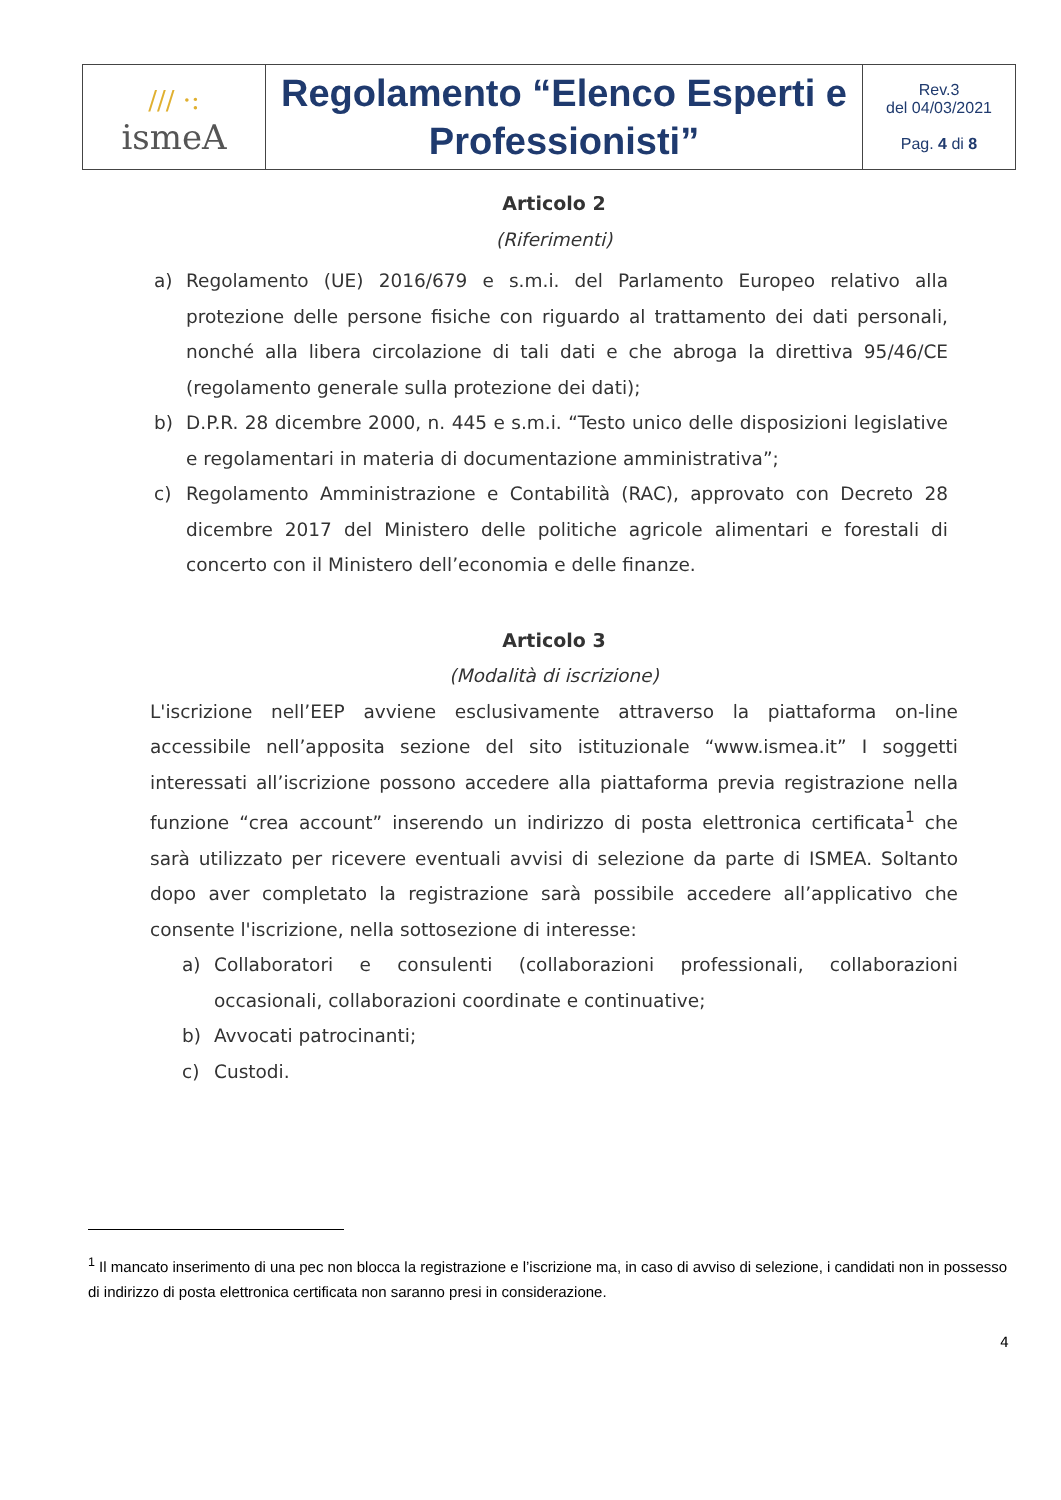| /// ·: ismeA | Regolamento “Elenco Esperti e Professionisti” | Rev.3 del 04/03/2021 Pag. 4 di 8 |
Articolo 2
(Riferimenti)
a) Regolamento (UE) 2016/679 e s.m.i. del Parlamento Europeo relativo alla protezione delle persone fisiche con riguardo al trattamento dei dati personali, nonché alla libera circolazione di tali dati e che abroga la direttiva 95/46/CE (regolamento generale sulla protezione dei dati);
b) D.P.R. 28 dicembre 2000, n. 445 e s.m.i. “Testo unico delle disposizioni legislative e regolamentari in materia di documentazione amministrativa”;
c) Regolamento Amministrazione e Contabilità (RAC), approvato con Decreto 28 dicembre 2017 del Ministero delle politiche agricole alimentari e forestali di concerto con il Ministero dell’economia e delle finanze.
Articolo 3
(Modalità di iscrizione)
L'iscrizione nell’EEP avviene esclusivamente attraverso la piattaforma on-line accessibile nell’apposita sezione del sito istituzionale “www.ismea.it” I soggetti interessati all’iscrizione possono accedere alla piattaforma previa registrazione nella funzione “crea account” inserendo un indirizzo di posta elettronica certificata<sup>1</sup> che sarà utilizzato per ricevere eventuali avvisi di selezione da parte di ISMEA. Soltanto dopo aver completato la registrazione sarà possibile accedere all’applicativo che consente l'iscrizione, nella sottosezione di interesse:
a) Collaboratori e consulenti (collaborazioni professionali, collaborazioni occasionali, collaborazioni coordinate e continuative;
b) Avvocati patrocinanti;
c) Custodi.
<sup>1</sup> Il mancato inserimento di una pec non blocca la registrazione e l’iscrizione ma, in caso di avviso di selezione, i candidati non in possesso di indirizzo di posta elettronica certificata non saranno presi in considerazione.
4